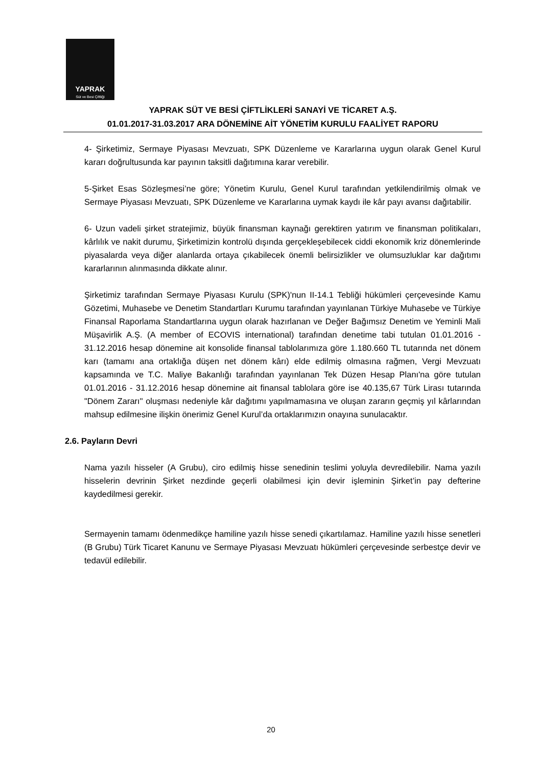YAPRAK
Süt ve Besi Çiftliği
YAPRAK SÜT VE BESİ ÇİFTLİKLERİ SANAYİ VE TİCARET A.Ş.
01.01.2017-31.03.2017 ARA DÖNEMİNE AİT YÖNETİM KURULU FAALİYET RAPORU
4- Şirketimiz, Sermaye Piyasası Mevzuatı, SPK Düzenleme ve Kararlarına uygun olarak Genel Kurul kararı doğrultusunda kar payının taksitli dağıtımına karar verebilir.
5-Şirket Esas Sözleşmesi’ne göre; Yönetim Kurulu, Genel Kurul tarafından yetkilendirilmiş olmak ve Sermaye Piyasası Mevzuatı, SPK Düzenleme ve Kararlarına uymak kaydı ile kâr payı avansı dağıtabilir.
6- Uzun vadeli şirket stratejimiz, büyük finansman kaynağı gerektiren yatırım ve finansman politikaları, kârlılık ve nakit durumu, Şirketimizin kontrolü dışında gerçekleşebilecek ciddi ekonomik kriz dönemlerinde piyasalarda veya diğer alanlarda ortaya çıkabilecek önemli belirsizlikler ve olumsuzluklar kar dağıtımı kararlarının alınmasında dikkate alınır.
Şirketimiz tarafından Sermaye Piyasası Kurulu (SPK)'nun II-14.1 Tebliği hükümleri çerçevesinde Kamu Gözetimi, Muhasebe ve Denetim Standartları Kurumu tarafından yayınlanan Türkiye Muhasebe ve Türkiye Finansal Raporlama Standartlarına uygun olarak hazırlanan ve Değer Bağımsız Denetim ve Yeminli Mali Müşavirlik A.Ş. (A member of ECOVIS international) tarafından denetime tabi tutulan 01.01.2016 - 31.12.2016 hesap dönemine ait konsolide finansal tablolarımıza göre 1.180.660 TL tutarında net dönem karı (tamamı ana ortaklığa düşen net dönem kârı) elde edilmiş olmasına rağmen, Vergi Mevzuatı kapsamında ve T.C. Maliye Bakanlığı tarafından yayınlanan Tek Düzen Hesap Planı'na göre tutulan 01.01.2016 - 31.12.2016 hesap dönemine ait finansal tablolara göre ise 40.135,67 Türk Lirası tutarında "Dönem Zararı" oluşması nedeniyle kâr dağıtımı yapılmamasına ve oluşan zararın geçmiş yıl kârlarından mahsup edilmesine ilişkin önerimiz Genel Kurul’da ortaklarımızın onayına sunulacaktır.
2.6. Payların Devri
Nama yazılı hisseler (A Grubu), ciro edilmiş hisse senedinin teslimi yoluyla devredilebilir. Nama yazılı hisselerin devrinin Şirket nezdinde geçerli olabilmesi için devir işleminin Şirket’in pay defterine kaydedilmesi gerekir.
Sermayenin tamamı ödenmedikçe hamiline yazılı hisse senedi çıkartılamaz. Hamiline yazılı hisse senetleri (B Grubu) Türk Ticaret Kanunu ve Sermaye Piyasası Mevzuatı hükümleri çerçevesinde serbestçe devir ve tedavül edilebilir.
20